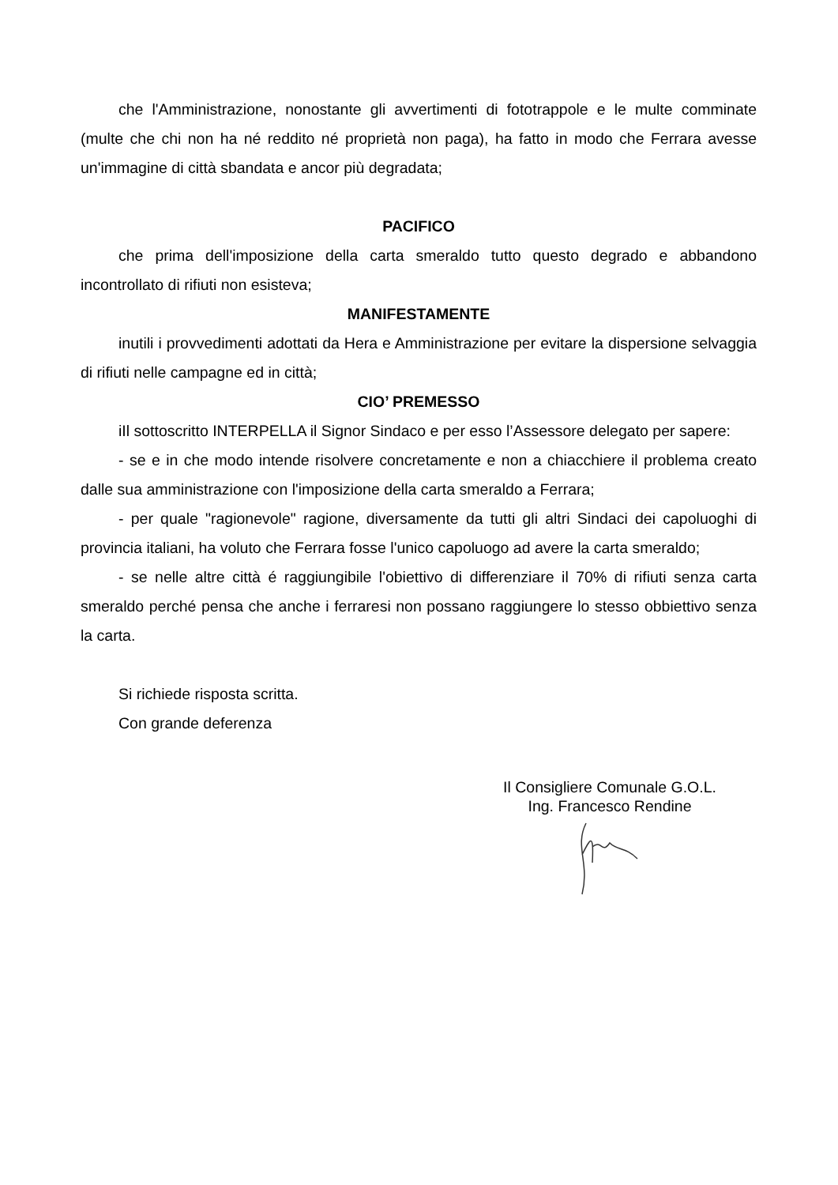che l'Amministrazione, nonostante gli avvertimenti di fototrappole e le multe comminate (multe che chi non ha né reddito né proprietà non paga), ha fatto in modo che Ferrara avesse un'immagine di città sbandata e ancor più degradata;
PACIFICO
che prima dell'imposizione della carta smeraldo tutto questo degrado e abbandono incontrollato di rifiuti non esisteva;
MANIFESTAMENTE
inutili i provvedimenti adottati da Hera e Amministrazione per evitare la dispersione selvaggia di rifiuti nelle campagne ed in città;
CIO’ PREMESSO
iIl sottoscritto INTERPELLA il Signor Sindaco e per esso l’Assessore delegato per sapere:
- se e in che modo intende risolvere concretamente e non a chiacchiere il problema creato dalle sua amministrazione con l'imposizione della carta smeraldo a Ferrara;
- per quale "ragionevole" ragione, diversamente da tutti gli altri Sindaci dei capoluoghi di provincia italiani, ha voluto che Ferrara fosse l'unico capoluogo ad avere la carta smeraldo;
- se nelle altre città é raggiungibile l'obiettivo di differenziare il 70% di rifiuti senza carta smeraldo perché pensa che anche i ferraresi non possano raggiungere lo stesso obbiettivo senza la carta.
Si richiede risposta scritta.
Con grande deferenza
Il Consigliere Comunale G.O.L.
Ing. Francesco Rendine